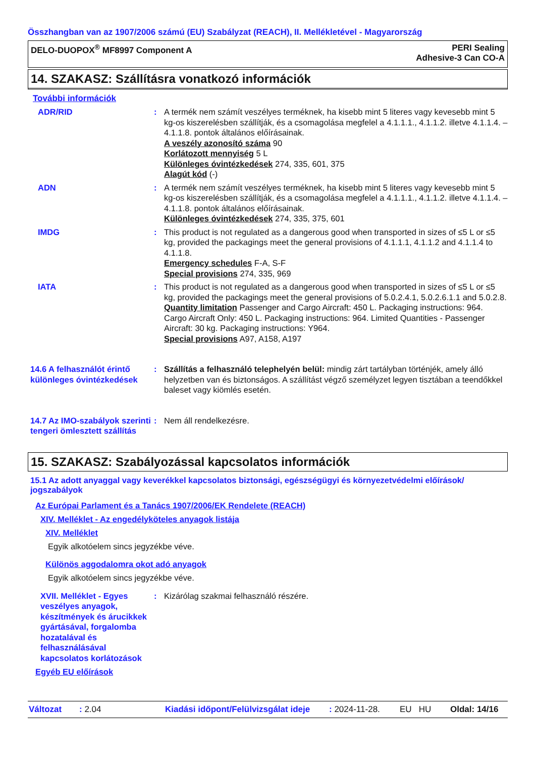Összhangban van az 1907/2006 számú (EU) Szabályzat (REACH), II. Mellékletével - Magyarország
DELO-DUOPOX<sup>®</sup> MF8997 Component A
PERI Sealing
Adhesive-3 Can CO-A
14. SZAKASZ: Szállításra vonatkozó információk
További információk
ADR/RID : A termék nem számít veszélyes terméknek, ha kisebb mint 5 literes vagy kevesebb mint 5 kg-os kiszerelésben szállítják, és a csomagolása megfelel a 4.1.1.1., 4.1.1.2. illetve 4.1.1.4. – 4.1.1.8. pontok általános előírásainak.
A veszély azonosító száma 90
Korlátozott mennyiség 5 L
Különleges óvintézkedések 274, 335, 601, 375
Alagút kód (-)
ADN : A termék nem számít veszélyes terméknek, ha kisebb mint 5 literes vagy kevesebb mint 5 kg-os kiszerelésben szállítják, és a csomagolása megfelel a 4.1.1.1., 4.1.1.2. illetve 4.1.1.4. – 4.1.1.8. pontok általános előírásainak.
Különleges óvintézkedések 274, 335, 375, 601
IMDG : This product is not regulated as a dangerous good when transported in sizes of ≤5 L or ≤5 kg, provided the packagings meet the general provisions of 4.1.1.1, 4.1.1.2 and 4.1.1.4 to 4.1.1.8.
Emergency schedules F-A, S-F
Special provisions 274, 335, 969
IATA : This product is not regulated as a dangerous good when transported in sizes of ≤5 L or ≤5 kg, provided the packagings meet the general provisions of 5.0.2.4.1, 5.0.2.6.1.1 and 5.0.2.8.
Quantity limitation Passenger and Cargo Aircraft: 450 L. Packaging instructions: 964. Cargo Aircraft Only: 450 L. Packaging instructions: 964. Limited Quantities - Passenger Aircraft: 30 kg. Packaging instructions: Y964.
Special provisions A97, A158, A197
14.6 A felhasználót érintő különleges óvintézkedések
: Szállítás a felhasználó telephelyén belül: mindig zárt tartályban történjék, amely álló helyzetben van és biztonságos. A szállítást végző személyzet legyen tisztában a teendőkkel baleset vagy kiömlés esetén.
14.7 Az IMO-szabályok szerinti tengeri ömlesztett szállítás
: Nem áll rendelkezésre.
15. SZAKASZ: Szabályozással kapcsolatos információk
15.1 Az adott anyaggal vagy keverékkel kapcsolatos biztonsági, egészségügyi és környezetvédelmi előírások/ jogszabályok
Az Európai Parlament és a Tanács 1907/2006/EK Rendelete (REACH)
XIV. Melléklet - Az engedélyköteles anyagok listája
XIV. Melléklet
Egyik alkotóelem sincs jegyzékbe véve.
Különös aggodalomra okot adó anyagok
Egyik alkotóelem sincs jegyzékbe véve.
XVII. Melléklet - Egyes veszélyes anyagok, készítmények és árucikkek gyártásával, forgalomba hozatalával és felhasználásával kapcsolatos korlátozások
: Kizárólag szakmai felhasználó részére.
Egyéb EU előírások
Változat: 2.04 Kiadási időpont/Felülvizsgálat ideje: 2024-11-28. EU HU Oldal: 14/16